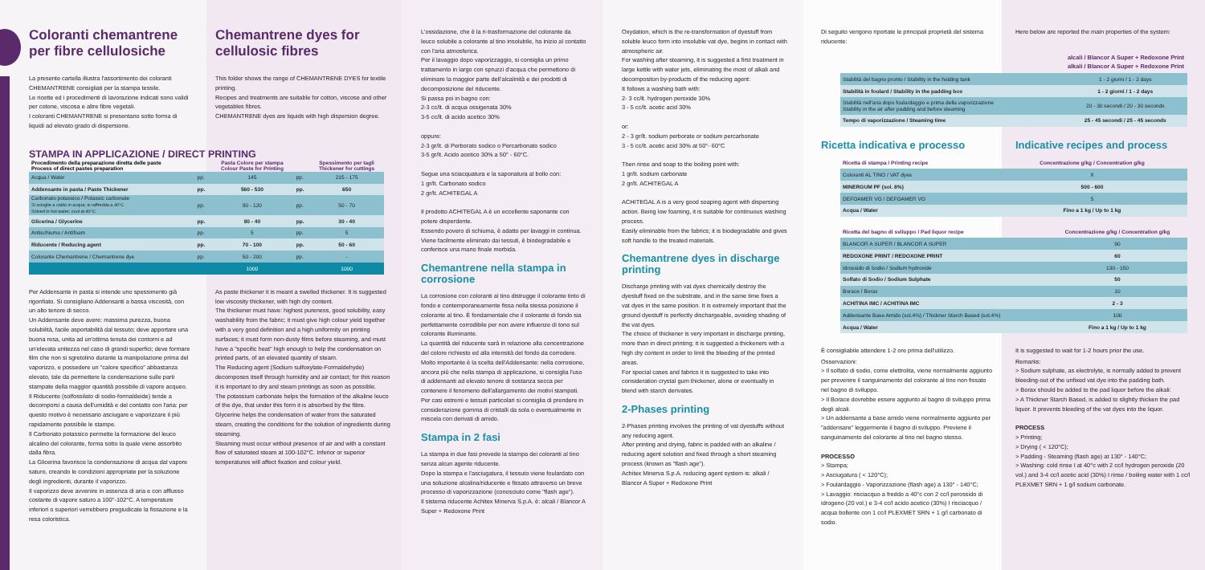Coloranti chemantrene per fibre cellulosiche
La presente cartella illustra l'assortimento dei coloranti CHEMANTRENE consigliati per la stampa tessile.
Le ricette ed i procedimenti di lavorazione indicati sono validi per cotone, viscosa e altre fibre vegetali.
I coloranti CHEMANTRENE si presentano sotto forma di liquidi ad elevato grado di dispersione.
Chemantrene dyes for cellulosic fibres
This folder shows the range of CHEMANTRENE DYES for textile printing.
Recipes and treatments are suitable for cotton, viscose and other vegetables fibres.
CHEMANTRENE dyes are liquids with high dispersion degree.
STAMPA IN APPLICAZIONE / DIRECT PRINTING
| Procedimento della preparazione diretta delle paste Process of direct pastes preparation | | Pasta Colore per stampa Colour Paste for Printing | | Spessimento per tagli Thickener for cuttings |
| Acqua / Water | pp. | 145 | pp. | 215 - 175 |
| Addensante in pasta / Paste Thickener | pp. | 560 - 530 | pp. | 650 |
| Carbonato potassico / Potassic carbonate Si scioglie a caldo in acqua; si raffredda a 40°C Solved in hot water; cool at 40°C | pp. | 90 - 120 | pp. | 50 - 70 |
| Glicerina / Glycerine | pp. | 80 - 40 | pp. | 30 - 40 |
| Antischiuma / Antifoam | pp. | 5 | pp. | 5 |
| Riducente / Reducing agent | pp. | 70 - 100 | pp. | 50 - 60 |
| Colorante Chemantrene / Chemantrene dye | pp. | 50 - 200 | pp. | - |
| | | 1000 | | 1000 |
Per Addensante in pasta si intende uno spessimento già rigonfiato. Si consigliano Addensanti a bassa viscosità, con un alto tenore di secco.
Un Addensante deve avere: massima purezza, buona solubilità, facile asportabilità dal tessuto; deve apportare una buona resa, unita ad un'ottima tenuta dei contorni e ad un'elevata unitezza nel caso di grandi superfici; deve formare film che non si sgretolino durante la manipolazione prima del vaporizzo, e possedere un "calore specifico" abbastanza elevato, tale da permettere la condensazione sulle parti stampate della maggior quantità possibile di vapore acqueo.
Il Riducente (solfossilato di sodio-formaldeide) tende a decomporsi a causa dell'umidità e del contatto con l'aria: per questo motivo è necessario asciugare e vaporizzare il più rapidamente possibile le stampe.
Il Carbonato potassico permette la formazione del leuco alcalino del colorante, forma sotto la quale viene assorbito dalla fibra.
La Glicerina favorisce la condensazione di acqua dal vapore saturo, creando le condizioni appropriate per la soluzione degli ingredienti, durante il vaporizzo.
Il vaporizzo deve avvenire in assenza di aria e con afflusso costante di vapore saturo a 100°-102°C. A temperature inferiori o superiori verrebbero pregiudicate la fissazione e la resa coloristica.
As paste thickener it is meant a swelled thickener. It is suggested low viscosity thickener, with high dry content.
The thickener must have: highest pureness, good solubility, easy washability from the fabric; it must give high colour yield together with a very good definition and a high uniformity on printing surfaces; it must form non-dusty films before steaming, and must have a "specific heat" high enough to help the condensation on printed parts, of an elevated quantity of steam.
The Reducing agent (Sodium sulfoxylate-Formaldehyde) decomposes itself through humidity and air contact; for this reason it is important to dry and steam printings as soon as possible.
The potassium carbonate helps the formation of the alkaline leuco of the dye, that under this form it is absorbed by the fibre.
Glycerine helps the condensation of water from the saturated steam, creating the conditions for the solution of ingredients during steaming.
Steaming must occur without presence of air and with a constant flow of saturated steam at 100-102°C. Inferior or superior temperatures will affect fixation and colour yield.
L'ossidazione, che è la ri-trasformazione del colorante da leuco solubile a colorante al tino insolubile, ha inizio al contatto con l'aria atmosferica.
Per il lavaggio dopo vaporizzaggio, si consiglia un primo trattamento in largo con spruzzi d'acqua che permettono di eliminare la maggior parte dell'alcalinità e dei prodotti di decomposizione del riducente.
Si passa poi in bagno con:
2-3 cc/lt. di acqua ossigenata 30%
3-5 cc/lt. di acido acetico 30%
oppure:
2-3 gr/lt. di Perborato sodico o Percarbonato sodico
3-5 gr/lt. Acido acetico 30% a 50° - 60°C.
Segue una sciacquatura e la saponatura al bollo con:
1 gr/lt. Carbonato sodico
2 gr/lt. ACHITEGAL A
Il prodotto ACHITEGAL A è un eccellente saponante con potere disperdente.
Essendo povero di schiuma, è adatto per lavaggi in continua. Viene facilmente eliminato dai tessuti, è biodegradabile e conferisce una mano finale morbida.
Chemantrene nella stampa in corrosione
La corrosione con coloranti al tino distrugge il colorante tinto di fondo e contemporaneamente fissa nella stessa posizione il colorante al tino. È fondamentale che il colorante di fondo sia perfettamente corrodibile per non avere influenze di tono sul colorante illuminante.
La quantità del riducente sarà in relazione alla concentrazione del colore richiesto ed alla intensità del fondo da corrodere.
Molto importante è la scelta dell'Addensante: nella corrosione, ancora più che nella stampa di applicazione, si consiglia l'uso di addensanti ad elevato tenore di sostanza secca per contenere il fenomeno dell'allargamento dei motivi stampati. Per casi estremi e tessuti particolari si consiglia di prendere in considerazione gomma di cristalli da sola o eventualmente in miscela con derivati di amido.
Stampa in 2 fasi
La stampa in due fasi prevede la stampa dei coloranti al tino senza alcun agente riducente.
Dopo la stampa e l'asciugatura, il tessuto viene foulardato con una soluzione alcalina/riducente e fissato attraverso un breve processo di vaporizzazione (conosciuto come "flash age").
Il sistema riducente Achitex Minerva S.p.A. è: alcali / Blancor A Super + Redoxone Print
Oxydation, which is the re-transformation of dyestuff from soluble leuco form into insoluble vat dye, begins in contact with atmospheric air.
For washing after steaming, it is suggested a first treatment in large kettle with water jets, eliminating the most of alkali and decompositon by-products of the reducing agent:
It follows a washing bath with:
2- 3 cc/lt. hydrogen peroxide 30%
3 - 5 cc/lt. acetic acid 30%
or:
2 - 3 gr/lt. sodium perborate or sodium percarbonate
3 - 5 cc/lt. acetic acid 30% at 50°- 60°C
Then rinse and soap to the boiling point with:
1 gr/lt. sodium carbonate
2 gr/lt. ACHITEGAL A
ACHITEGAL A is a very good soaping agent with dispersing action. Being low foaming, it is suitable for continuous washing process.
Easily eliminable from the fabrics; it is biodegradable and gives soft handle to the treated materials.
Chemantrene dyes in discharge printing
Discharge printing with vat dyes chemically destroy the dyestuff fixed on the substrate, and in the same time fixes a vat dyes in the same position. It is extremely important that the ground dyestuff is perfectly dischargeable, avoiding shading of the vat dyes.
The choice of thickener is very important in discharge printing, more than in direct printing; it is suggested a thickeners with a high dry content in order to limit the bleeding of the printed areas.
For special cases and fabrics it is suggested to take into consideration crystal gum thickener, alone or eventually in blend with starch derivates.
2-Phases printing
2-Phases printing involves the printing of vat dyestuffs without any reducing agent.
After printing and drying, fabric is padded with an alkaline / reducing agent solution and fixed through a short steaming process (known as "flash age").
Achitex Minerva S.p.A. reducing agent system is: alkali / Blancor A Super + Redoxone Print
Di seguito vengono riportate le principali proprietà del sistema riducente:
Here below are reported the main properties of the system:
alcali / Blancor A Super + Redoxone Print
alkali / Blancor A Super + Redoxone Print
| Stabilità del bagno pronto / Stability in the holding tank | 1 - 2 giorni / 1 - 2 days |
| Stabilità in foulard / Stability in the padding box | 1 - 2 giorni / 1 - 2 days |
| Stabilità nell'aria dopo foulardaggio e prima della vaporizzazione Stability in the air after padding and before steaming | 20 - 30 secondi / 20 - 30 seconds |
| Tempo di vaporizzazione / Steaming time | 25 - 45 secondi / 25 - 45 seconds |
Ricetta indicativa e processo Indicative recipes and process
| Ricetta di stampa / Printing recipe | Concentrazione g/kg / Concentration g/kg |
| Coloranti AL TINO / VAT dyes | X |
| MINERGUM PF (sol. 8%) | 500 - 600 |
| DEFOAMER VO / DEFOAMER VO | 5 |
| Acqua / Water | Fino a 1 kg / Up to 1 kg |
| Ricetta del bagno di sviluppo / Pad liquor recipe | Concentrazione g/kg / Concentration g/kg |
| BLANCOR A SUPER / BLANCOR A SUPER | 90 |
| REDOXONE PRINT / REDOXONE PRINT | 60 |
| Idrossido di Sodio / Sodium hydroxide | 130 - 150 |
| Solfato di Sodio / Sodium Sulphate | 50 |
| Borace / Borax | 10 |
| ACHITINA IMC / ACHITINA IMC | 2 - 3 |
| Addensante Base Amido (sol.4%) / Thickner Starch Based (sol.4%) | 100 |
| Acqua / Water | Fino a 1 kg / Up to 1 kg |
È consigliabile attendere 1-2 ore prima dell'utilizzo.
Osservazioni:
> Il solfato di sodio, come elettrolita, viene normalmente aggiunto per prevenire il sanguinamento del colorante al tino non fissato nel bagno di sviluppo.
> Il Borace dovrebbe essere aggiunto al bagno di sviluppo prima degli alcali.
> Un addensante a base amido viene normalmente aggiunto per "addensare" leggermente il bagno di sviluppo. Previene il sanguinamento del colorante al tino nel bagno stesso.
PROCESSO
> Stampa;
> Asciugatura ( < 120°C);
> Foulardaggio - Vaporizzazione (flash age) a 130° - 140°C;
> Lavaggio: risciacquo a freddo a 40°c con 2 cc/l perossido di idrogeno (20 vol.) e 3-4 cc/l acido acetico (30%) I risciacquo / acqua bollente con 1 cc/l PLEXMET SRN + 1 g/l carbonato di sodio.
It is suggested to wait for 1-2 hours prior the use.
Remarks:
> Sodium sulphate, as electrolyte, is normally added to prevent bleeding-out of the unfixed vat dye into the padding bath.
> Borax should be added to the pad liquor before the alkali:
> A Thickner Starch Based, is added to slightly thicken the pad liquor. It prevents bleeding of the vat dyes into the liquor.
PROCESS
> Printing;
> Drying ( < 120°C);
> Padding - Steaming (flash age) at 130° - 140°C;
> Washing: cold rinse I at 40°c with 2 cc/l hydrogen peroxide (20 vol.) and 3-4 cc/l acetic acid (30%) I rinse / boiling water with 1 cc/l PLEXMET SRN + 1 g/l sodium carbonate.